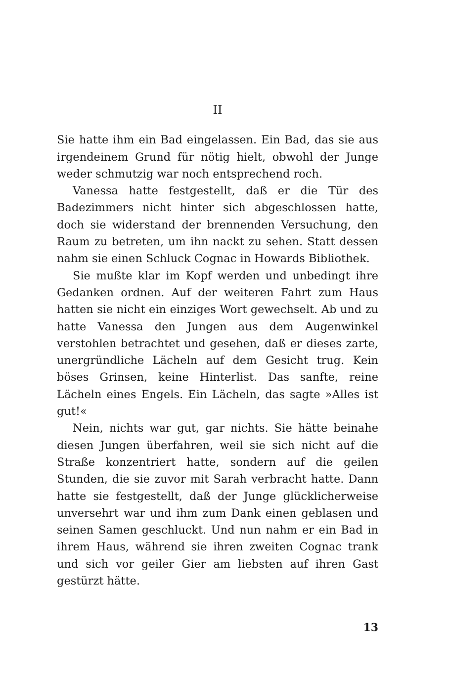II
Sie hatte ihm ein Bad eingelassen. Ein Bad, das sie aus irgendeinem Grund für nötig hielt, obwohl der Junge weder schmutzig war noch entsprechend roch.
Vanessa hatte festgestellt, daß er die Tür des Badezimmers nicht hinter sich abgeschlossen hatte, doch sie widerstand der brennenden Versuchung, den Raum zu betreten, um ihn nackt zu sehen. Statt dessen nahm sie einen Schluck Cognac in Howards Bibliothek.
Sie mußte klar im Kopf werden und unbedingt ihre Gedanken ordnen. Auf der weiteren Fahrt zum Haus hatten sie nicht ein einziges Wort gewechselt. Ab und zu hatte Vanessa den Jungen aus dem Augenwinkel verstohlen betrachtet und gesehen, daß er dieses zarte, unergründliche Lächeln auf dem Gesicht trug. Kein böses Grinsen, keine Hinterlist. Das sanfte, reine Lächeln eines Engels. Ein Lächeln, das sagte »Alles ist gut!«
Nein, nichts war gut, gar nichts. Sie hätte beinahe diesen Jungen überfahren, weil sie sich nicht auf die Straße konzentriert hatte, sondern auf die geilen Stunden, die sie zuvor mit Sarah verbracht hatte. Dann hatte sie festgestellt, daß der Junge glücklicherweise unversehrt war und ihm zum Dank einen geblasen und seinen Samen geschluckt. Und nun nahm er ein Bad in ihrem Haus, während sie ihren zweiten Cognac trank und sich vor geiler Gier am liebsten auf ihren Gast gestürzt hätte.
13